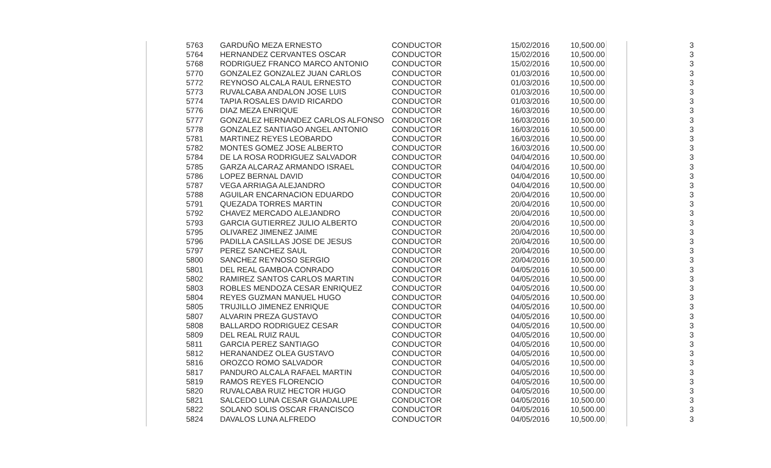| 5763 | GARDUÑO MEZA ERNESTO | CONDUCTOR | 15/02/2016 | 10,500.00 | 3 |
| 5764 | HERNANDEZ CERVANTES OSCAR | CONDUCTOR | 15/02/2016 | 10,500.00 | 3 |
| 5768 | RODRIGUEZ FRANCO MARCO ANTONIO | CONDUCTOR | 15/02/2016 | 10,500.00 | 3 |
| 5770 | GONZALEZ GONZALEZ JUAN CARLOS | CONDUCTOR | 01/03/2016 | 10,500.00 | 3 |
| 5772 | REYNOSO ALCALA RAUL ERNESTO | CONDUCTOR | 01/03/2016 | 10,500.00 | 3 |
| 5773 | RUVALCABA ANDALON JOSE LUIS | CONDUCTOR | 01/03/2016 | 10,500.00 | 3 |
| 5774 | TAPIA ROSALES DAVID RICARDO | CONDUCTOR | 01/03/2016 | 10,500.00 | 3 |
| 5776 | DIAZ MEZA ENRIQUE | CONDUCTOR | 16/03/2016 | 10,500.00 | 3 |
| 5777 | GONZALEZ HERNANDEZ CARLOS ALFONSO | CONDUCTOR | 16/03/2016 | 10,500.00 | 3 |
| 5778 | GONZALEZ SANTIAGO ANGEL ANTONIO | CONDUCTOR | 16/03/2016 | 10,500.00 | 3 |
| 5781 | MARTINEZ REYES LEOBARDO | CONDUCTOR | 16/03/2016 | 10,500.00 | 3 |
| 5782 | MONTES GOMEZ JOSE ALBERTO | CONDUCTOR | 16/03/2016 | 10,500.00 | 3 |
| 5784 | DE LA ROSA RODRIGUEZ SALVADOR | CONDUCTOR | 04/04/2016 | 10,500.00 | 3 |
| 5785 | GARZA ALCARAZ ARMANDO ISRAEL | CONDUCTOR | 04/04/2016 | 10,500.00 | 3 |
| 5786 | LOPEZ BERNAL DAVID | CONDUCTOR | 04/04/2016 | 10,500.00 | 3 |
| 5787 | VEGA ARRIAGA ALEJANDRO | CONDUCTOR | 04/04/2016 | 10,500.00 | 3 |
| 5788 | AGUILAR ENCARNACION EDUARDO | CONDUCTOR | 20/04/2016 | 10,500.00 | 3 |
| 5791 | QUEZADA TORRES MARTIN | CONDUCTOR | 20/04/2016 | 10,500.00 | 3 |
| 5792 | CHAVEZ MERCADO ALEJANDRO | CONDUCTOR | 20/04/2016 | 10,500.00 | 3 |
| 5793 | GARCIA GUTIERREZ JULIO ALBERTO | CONDUCTOR | 20/04/2016 | 10,500.00 | 3 |
| 5795 | OLIVAREZ JIMENEZ JAIME | CONDUCTOR | 20/04/2016 | 10,500.00 | 3 |
| 5796 | PADILLA CASILLAS JOSE DE JESUS | CONDUCTOR | 20/04/2016 | 10,500.00 | 3 |
| 5797 | PEREZ SANCHEZ SAUL | CONDUCTOR | 20/04/2016 | 10,500.00 | 3 |
| 5800 | SANCHEZ REYNOSO SERGIO | CONDUCTOR | 20/04/2016 | 10,500.00 | 3 |
| 5801 | DEL REAL GAMBOA CONRADO | CONDUCTOR | 04/05/2016 | 10,500.00 | 3 |
| 5802 | RAMIREZ SANTOS CARLOS MARTIN | CONDUCTOR | 04/05/2016 | 10,500.00 | 3 |
| 5803 | ROBLES MENDOZA CESAR ENRIQUEZ | CONDUCTOR | 04/05/2016 | 10,500.00 | 3 |
| 5804 | REYES GUZMAN MANUEL HUGO | CONDUCTOR | 04/05/2016 | 10,500.00 | 3 |
| 5805 | TRUJILLO JIMENEZ ENRIQUE | CONDUCTOR | 04/05/2016 | 10,500.00 | 3 |
| 5807 | ALVARIN PREZA GUSTAVO | CONDUCTOR | 04/05/2016 | 10,500.00 | 3 |
| 5808 | BALLARDO RODRIGUEZ CESAR | CONDUCTOR | 04/05/2016 | 10,500.00 | 3 |
| 5809 | DEL REAL RUIZ RAUL | CONDUCTOR | 04/05/2016 | 10,500.00 | 3 |
| 5811 | GARCIA PEREZ SANTIAGO | CONDUCTOR | 04/05/2016 | 10,500.00 | 3 |
| 5812 | HERANANDEZ OLEA GUSTAVO | CONDUCTOR | 04/05/2016 | 10,500.00 | 3 |
| 5816 | OROZCO ROMO SALVADOR | CONDUCTOR | 04/05/2016 | 10,500.00 | 3 |
| 5817 | PANDURO ALCALA RAFAEL MARTIN | CONDUCTOR | 04/05/2016 | 10,500.00 | 3 |
| 5819 | RAMOS REYES FLORENCIO | CONDUCTOR | 04/05/2016 | 10,500.00 | 3 |
| 5820 | RUVALCABA RUIZ HECTOR HUGO | CONDUCTOR | 04/05/2016 | 10,500.00 | 3 |
| 5821 | SALCEDO LUNA CESAR GUADALUPE | CONDUCTOR | 04/05/2016 | 10,500.00 | 3 |
| 5822 | SOLANO SOLIS OSCAR FRANCISCO | CONDUCTOR | 04/05/2016 | 10,500.00 | 3 |
| 5824 | DAVALOS LUNA ALFREDO | CONDUCTOR | 04/05/2016 | 10,500.00 | 3 |